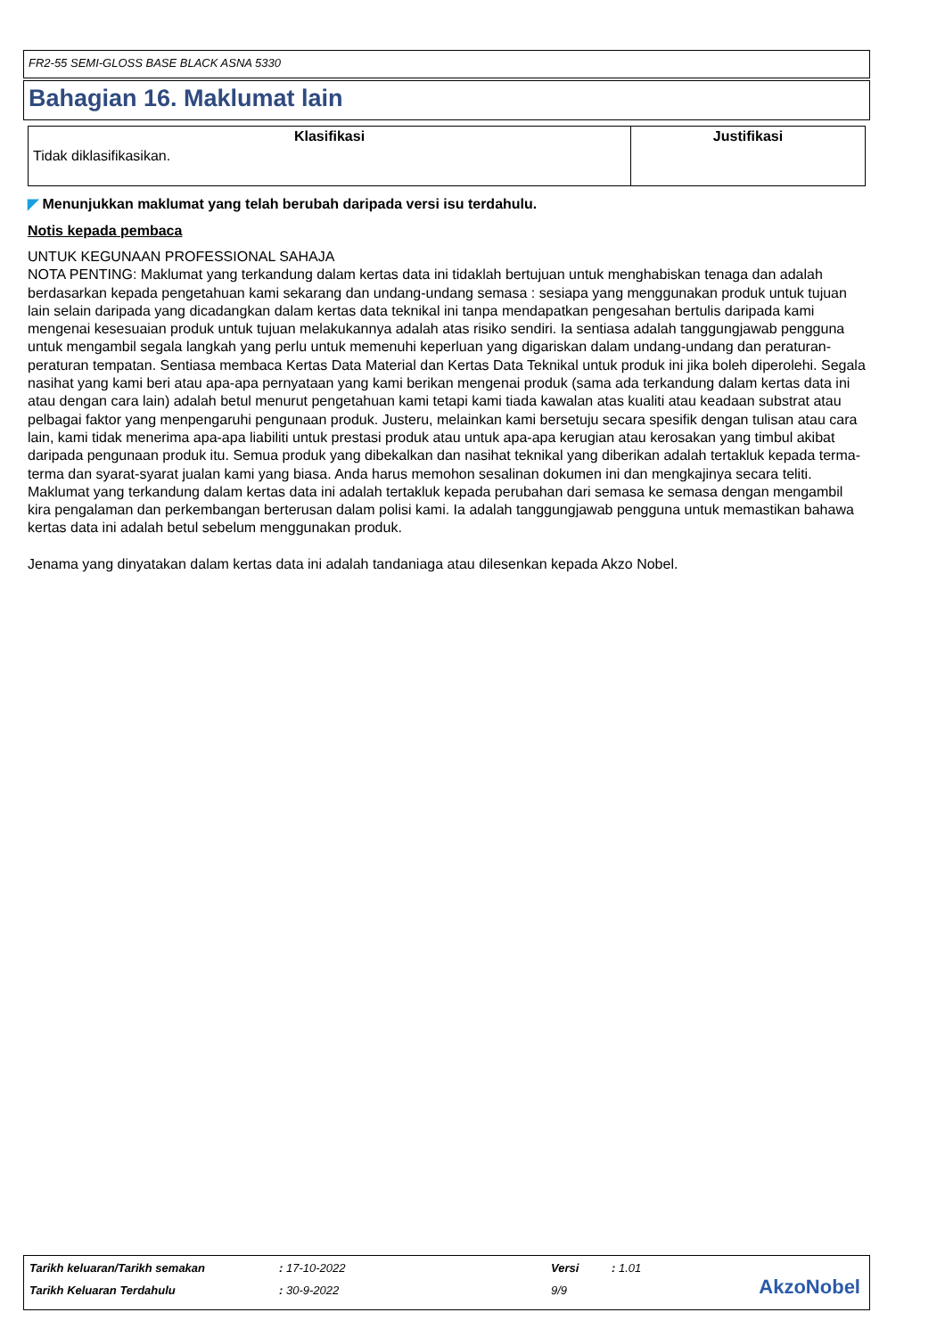FR2-55 SEMI-GLOSS BASE BLACK ASNA 5330
Bahagian 16. Maklumat lain
| Klasifikasi | Justifikasi |
| --- | --- |
| Tidak diklasifikasikan. | |
◤ Menunjukkan maklumat yang telah berubah daripada versi isu terdahulu.
Notis kepada pembaca
UNTUK KEGUNAAN PROFESSIONAL SAHAJA
NOTA PENTING: Maklumat yang terkandung dalam kertas data ini tidaklah bertujuan untuk menghabiskan tenaga dan adalah berdasarkan kepada pengetahuan kami sekarang dan undang-undang semasa : sesiapa yang menggunakan produk untuk tujuan lain selain daripada yang dicadangkan dalam kertas data teknikal ini tanpa mendapatkan pengesahan bertulis daripada kami mengenai kesesuaian produk untuk tujuan melakukannya adalah atas risiko sendiri. Ia sentiasa adalah tanggungjawab pengguna untuk mengambil segala langkah yang perlu untuk memenuhi keperluan yang digariskan dalam undang-undang dan peraturan-peraturan tempatan. Sentiasa membaca Kertas Data Material dan Kertas Data Teknikal untuk produk ini jika boleh diperolehi. Segala nasihat yang kami beri atau apa-apa pernyataan yang kami berikan mengenai produk (sama ada terkandung dalam kertas data ini atau dengan cara lain) adalah betul menurut pengetahuan kami tetapi kami tiada kawalan atas kualiti atau keadaan substrat atau pelbagai faktor yang menpengaruhi pengunaan produk. Justeru, melainkan kami bersetuju secara spesifik dengan tulisan atau cara lain, kami tidak menerima apa-apa liabiliti untuk prestasi produk atau untuk apa-apa kerugian atau kerosakan yang timbul akibat daripada pengunaan produk itu. Semua produk yang dibekalkan dan nasihat teknikal yang diberikan adalah tertakluk kepada terma- terma dan syarat-syarat jualan kami yang biasa. Anda harus memohon sesalinan dokumen ini dan mengkajinya secara teliti. Maklumat yang terkandung dalam kertas data ini adalah tertakluk kepada perubahan dari semasa ke semasa dengan mengambil kira pengalaman dan perkembangan berterusan dalam polisi kami. Ia adalah tanggungjawab pengguna untuk memastikan bahawa kertas data ini adalah betul sebelum menggunakan produk.
Jenama yang dinyatakan dalam kertas data ini adalah tandaniaga atau dilesenkan kepada Akzo Nobel.
Tarikh keluaran/Tarikh semakan: 17-10-2022 Versi: 1.01
Tarikh Keluaran Terdahulu: 30-9-2022 9/9
AkzoNobel